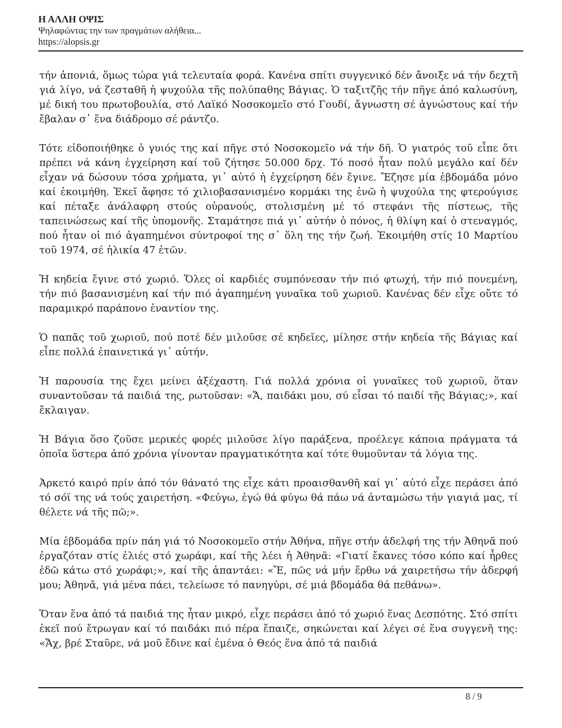Η ΑΛΛΗ ΟΨΙΣ
Ψηλαφώντας την των πραγμάτων αλήθεια...
https://alopsis.gr
τήν ἀπονιά, ὅμως τώρα γιά τελευταία φορά. Κανένα σπίτι συγγενικό δέν ἄνοιξε νά τήν δεχτῆ γιά λίγο, νά ζεσταθῆ ἡ ψυχούλα τῆς πολύπαθης Βάγιας. Ὁ ταξιτζῆς τήν πῆγε ἀπό καλωσύνη, μέ δική του πρωτοβουλία, στό Λαϊκό Νοσοκομεῖο στό Γουδί, ἄγνωστη σέ ἀγνώστους καί τήν ἔβαλαν σ᾽ ἕνα διάδρομο σέ ράντζο.
Τότε εἰδοποιήθηκε ὁ γυιός της καί πῆγε στό Νοσοκομεῖο νά τήν δῆ. Ὁ γιατρός τοῦ εἶπε ὅτι πρέπει νά κάνη ἐγχείρηση καί τοῦ ζήτησε 50.000 δρχ. Τό ποσό ἦταν πολύ μεγάλο καί δέν εἶχαν νά δώσουν τόσα χρήματα, γι᾽ αὐτό ἡ ἐγχείρηση δέν ἔγινε. Ἔζησε μία ἑβδομάδα μόνο καί ἐκοιμήθη. Ἐκεῖ ἄφησε τό χιλιοβασανισμένο κορμάκι της ἐνῶ ἡ ψυχούλα της φτερούγισε καί πέταξε ἀνάλαφρη στούς οὐρανούς, στολισμένη μέ τό στεφάνι τῆς πίστεως, τῆς ταπεινώσεως καί τῆς ὑπομονῆς. Σταμάτησε πιά γι᾽ αὐτήν ὁ πόνος, ἡ θλίψη καί ὁ στεναγμός, πού ἦταν οἱ πιό ἀγαπημένοι σύντροφοί της σ᾽ ὅλη της τήν ζωή. Ἐκοιμήθη στίς 10 Μαρτίου τοῦ 1974, σέ ἡλικία 47 ἐτῶν.
Ἡ κηδεία ἔγινε στό χωριό. Ὅλες οἱ καρδιές συμπόνεσαν τήν πιό φτωχή, τήν πιό πονεμένη, τήν πιό βασανισμένη καί τήν πιό ἀγαπημένη γυναῖκα τοῦ χωριοῦ. Κανένας δέν εἶχε οὔτε τό παραμικρό παράπονο ἐναντίον της.
Ὁ παπᾶς τοῦ χωριοῦ, πού ποτέ δέν μιλοῦσε σέ κηδεῖες, μίλησε στήν κηδεία τῆς Βάγιας καί εἶπε πολλά ἐπαινετικά γι᾽ αὐτήν.
Ἡ παρουσία της ἔχει μείνει ἀξέχαστη. Γιά πολλά χρόνια οἱ γυναῖκες τοῦ χωριοῦ, ὅταν συναντοῦσαν τά παιδιά της, ρωτοῦσαν: «Ἄ, παιδάκι μου, σύ εἶσαι τό παιδί τῆς Βάγιας;», καί ἔκλαιγαν.
Ἡ Βάγια ὅσο ζοῦσε μερικές φορές μιλοῦσε λίγο παράξενα, προέλεγε κάποια πράγματα τά ὁποῖα ὕστερα ἀπό χρόνια γίνονταν πραγματικότητα καί τότε θυμοῦνταν τά λόγια της.
Ἀρκετό καιρό πρίν ἀπό τόν θάνατό της εἶχε κάτι προαισθανθῆ καί γι᾽ αὐτό εἶχε περάσει ἀπό τό σόϊ της νά τούς χαιρετήση. «Φεύγω, ἐγώ θά φύγω θά πάω νά ἀνταμώσω τήν γιαγιά μας, τί θέλετε νά τῆς πῶ;».
Μία ἑβδομάδα πρίν πάη γιά τό Νοσοκομεῖο στήν Ἀθήνα, πῆγε στήν ἀδελφή της τήν Ἀθηνᾶ πού ἐργαζόταν στίς ἐλιές στό χωράφι, καί τῆς λέει ἡ Ἀθηνᾶ: «Γιατί ἔκανες τόσο κόπο καί ἦρθες ἐδῶ κάτω στό χωράφι;», καί τῆς ἀπαντάει: «Ἔ, πῶς νά μήν ἔρθω νά χαιρετήσω τήν ἀδερφή μου; Ἀθηνᾶ, γιά μένα πάει, τελείωσε τό πανηγύρι, σέ μιά βδομάδα θά πεθάνω».
Ὅταν ἕνα ἀπό τά παιδιά της ἦταν μικρό, εἶχε περάσει ἀπό τό χωριό ἕνας Δεσπότης. Στό σπίτι ἐκεῖ πού ἔτρωγαν καί τό παιδάκι πιό πέρα ἔπαιζε, σηκώνεται καί λέγει σέ ἕνα συγγενῆ της: «Ἄχ, βρέ Σταῦρε, νά μοῦ ἔδινε καί ἐμένα ὁ Θεός ἕνα ἀπό τά παιδιά
8 / 9